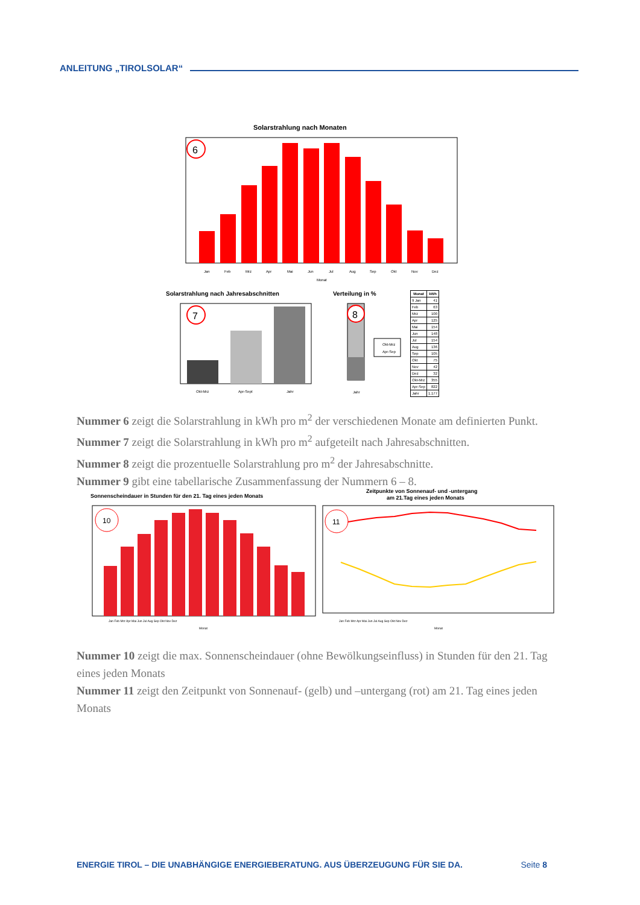ANLEITUNG „TIROLSOLAR“
Solarstrahlung nach Monaten
6
Jan
Feb
Mrz
Apr
Mai
Jun
Jul
Aug
Sep
Okt
Nov
Dez
Monat
Solarstrahlung nach Jahresabschnitten
7
Okt-Mrz
Apr-Sept
Jahr
Verteilung in %
8
Okt-Mrz
Apr-Sep
Jahr
| Monat | kWh |
| --- | --- |
| 9 Jan | 41 |
| Feb | 63 |
| Mrz | 100 |
| Apr | 125 |
| Mai | 154 |
| Jun | 148 |
| Jul | 154 |
| Aug | 136 |
| Sep | 105 |
| Okt | 75 |
| Nov | 42 |
| Dez | 32 |
| Okt-Mrz | 355 |
| Apr-Sep | 822 |
| Jahr | 1.177 |
Nummer 6 zeigt die Solarstrahlung in kWh pro m<sup>2</sup> der verschiedenen Monate am definierten Punkt.
Nummer 7 zeigt die Solarstrahlung in kWh pro m<sup>2</sup> aufgeteilt nach Jahresabschnitten.
Nummer 8 zeigt die prozentuelle Solarstrahlung pro m<sup>2</sup> der Jahresabschnitte.
Nummer 9 gibt eine tabellarische Zusammenfassung der Nummern 6 – 8.
Sonnenscheindauer in Stunden für den 21. Tag eines jeden Monats
10
Zeitpunkte von Sonnenauf- und -untergang
am 21.Tag eines jeden Monats
11
Jan Feb Mrz Apr Mai Jun Jul Aug Sep Okt Nov Dez
Monat
Jan Feb Mrz Apr Mai Jun Jul Aug Sep Okt Nov Dez
Monat
Nummer 10 zeigt die max. Sonnenscheindauer (ohne Bewölkungseinfluss) in Stunden für den 21. Tag eines jeden Monats
Nummer 11 zeigt den Zeitpunkt von Sonnenauf- (gelb) und –untergang (rot) am 21. Tag eines jeden Monats
ENERGIE TIROL – DIE UNABHÄNGIGE ENERGIEBERATUNG. AUS ÜBERZEUGUNG FÜR SIE DA. Seite 8